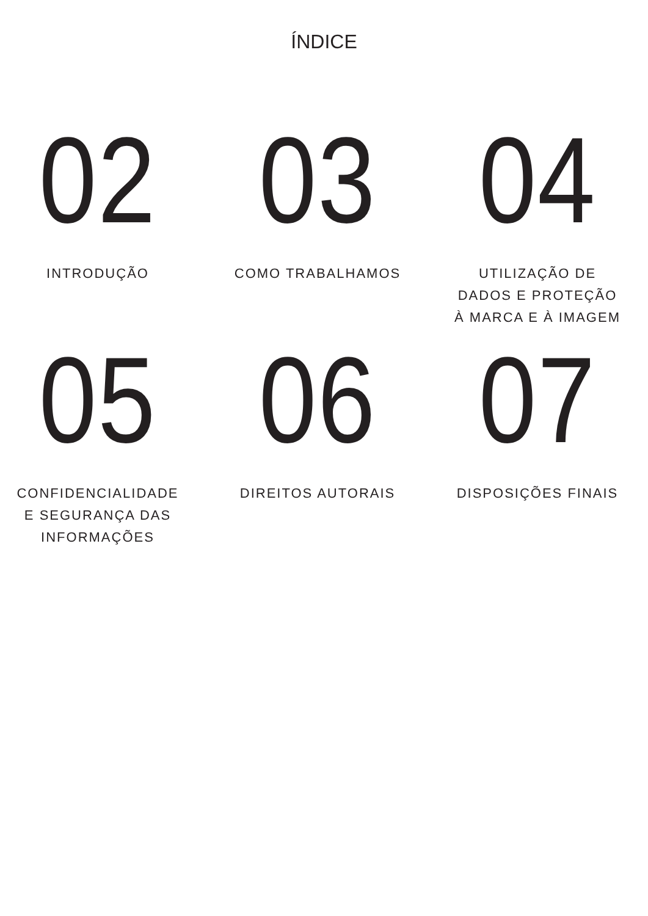ÍNDICE
02
INTRODUÇÃO
03
COMO TRABALHAMOS
04
UTILIZAÇÃO DE
DADOS E PROTEÇÃO
À MARCA E À IMAGEM
05
CONFIDENCIALIDADE
E SEGURANÇA DAS
INFORMAÇÕES
06
DIREITOS AUTORAIS
07
DISPOSIÇÕES FINAIS